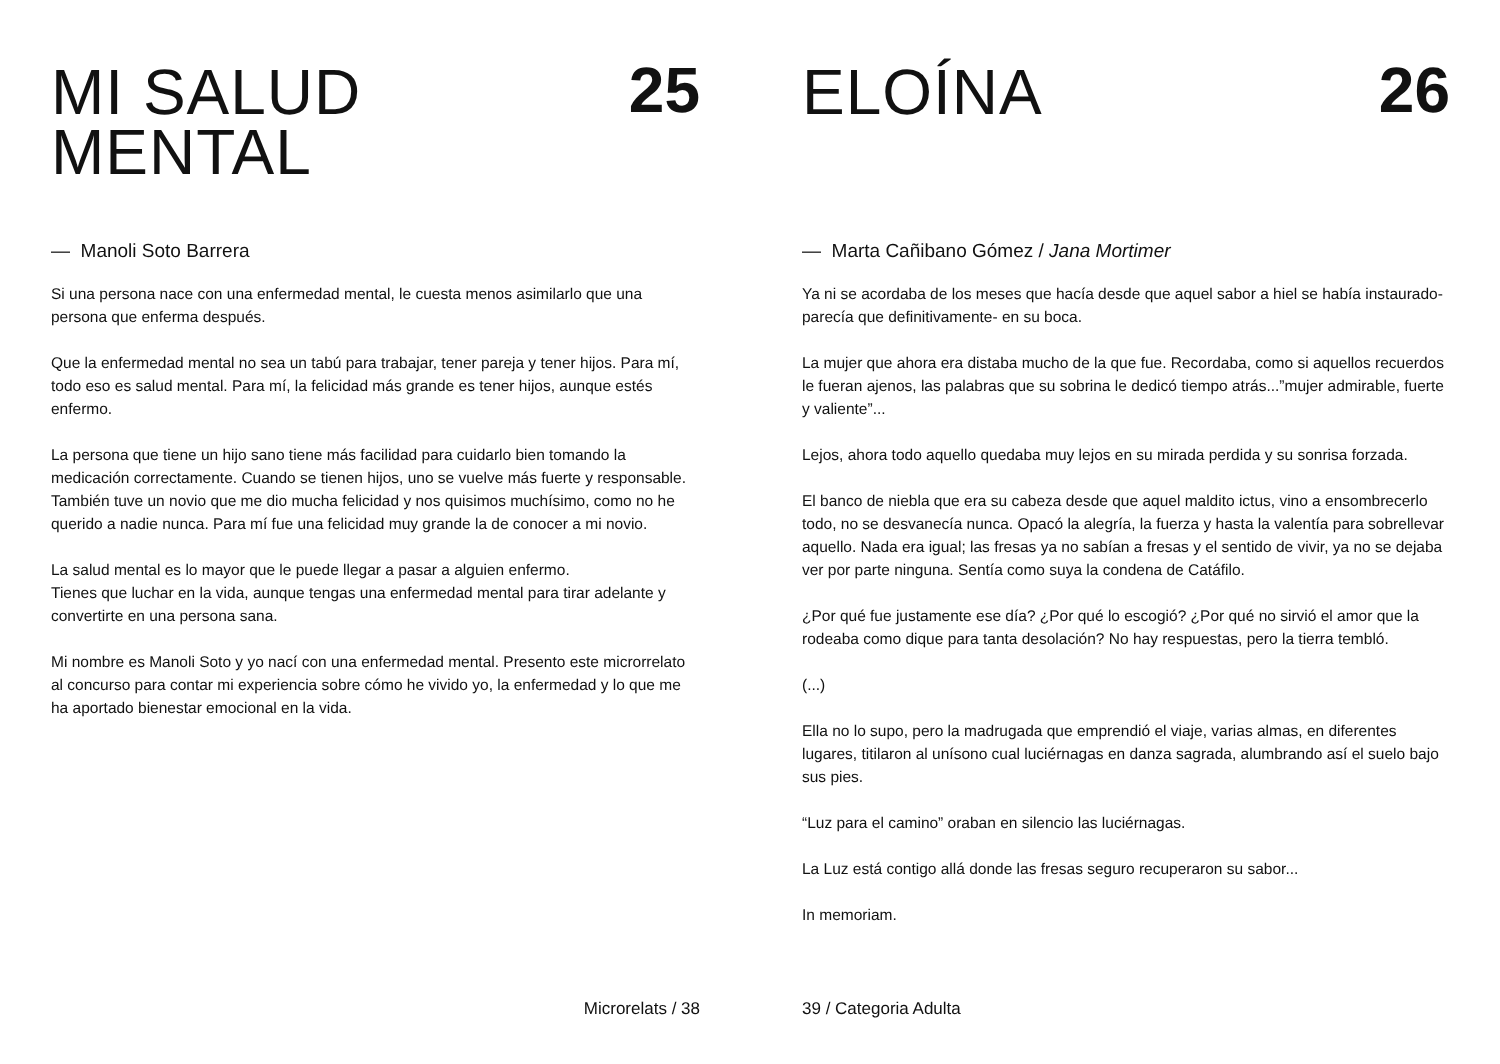MI SALUD
MENTAL
25
— Manoli Soto Barrera
Si una persona nace con una enfermedad mental, le cuesta menos asimilarlo que una persona que enferma después.
Que la enfermedad mental no sea un tabú para trabajar, tener pareja y tener hijos. Para mí, todo eso es salud mental. Para mí, la felicidad más grande es tener hijos, aunque estés enfermo.
La persona que tiene un hijo sano tiene más facilidad para cuidarlo bien tomando la medicación correctamente. Cuando se tienen hijos, uno se vuelve más fuerte y responsable. También tuve un novio que me dio mucha felicidad y nos quisimos muchísimo, como no he querido a nadie nunca. Para mí fue una felicidad muy grande la de conocer a mi novio.
La salud mental es lo mayor que le puede llegar a pasar a alguien enfermo.
Tienes que luchar en la vida, aunque tengas una enfermedad mental para tirar adelante y convertirte en una persona sana.
Mi nombre es Manoli Soto y yo nací con una enfermedad mental. Presento este microrrelato al concurso para contar mi experiencia sobre cómo he vivido yo, la enfermedad y lo que me ha aportado bienestar emocional en la vida.
Microrelats / 38
ELOÍNA
26
— Marta Cañibano Gómez / Jana Mortimer
Ya ni se acordaba de los meses que hacía desde que aquel sabor a hiel se había instaurado-parecía que definitivamente- en su boca.
La mujer que ahora era distaba mucho de la que fue. Recordaba, como si aquellos recuerdos le fueran ajenos, las palabras que su sobrina le dedicó tiempo atrás...”mujer admirable, fuerte y valiente”...
Lejos, ahora todo aquello quedaba muy lejos en su mirada perdida y su sonrisa forzada.
El banco de niebla que era su cabeza desde que aquel maldito ictus, vino a ensombrecerlo todo, no se desvanecía nunca. Opacó la alegría, la fuerza y hasta la valentía para sobrellevar aquello. Nada era igual; las fresas ya no sabían a fresas y el sentido de vivir, ya no se dejaba ver por parte ninguna. Sentía como suya la condena de Catáfilo.
¿Por qué fue justamente ese día? ¿Por qué lo escogió? ¿Por qué no sirvió el amor que la rodeaba como dique para tanta desolación? No hay respuestas, pero la tierra tembló.
(...)
Ella no lo supo, pero la madrugada que emprendió el viaje, varias almas, en diferentes lugares, titilaron al unísono cual luciérnagas en danza sagrada, alumbrando así el suelo bajo sus pies.
“Luz para el camino” oraban en silencio las luciérnagas.
La Luz está contigo allá donde las fresas seguro recuperaron su sabor...
In memoriam.
39 / Categoria Adulta